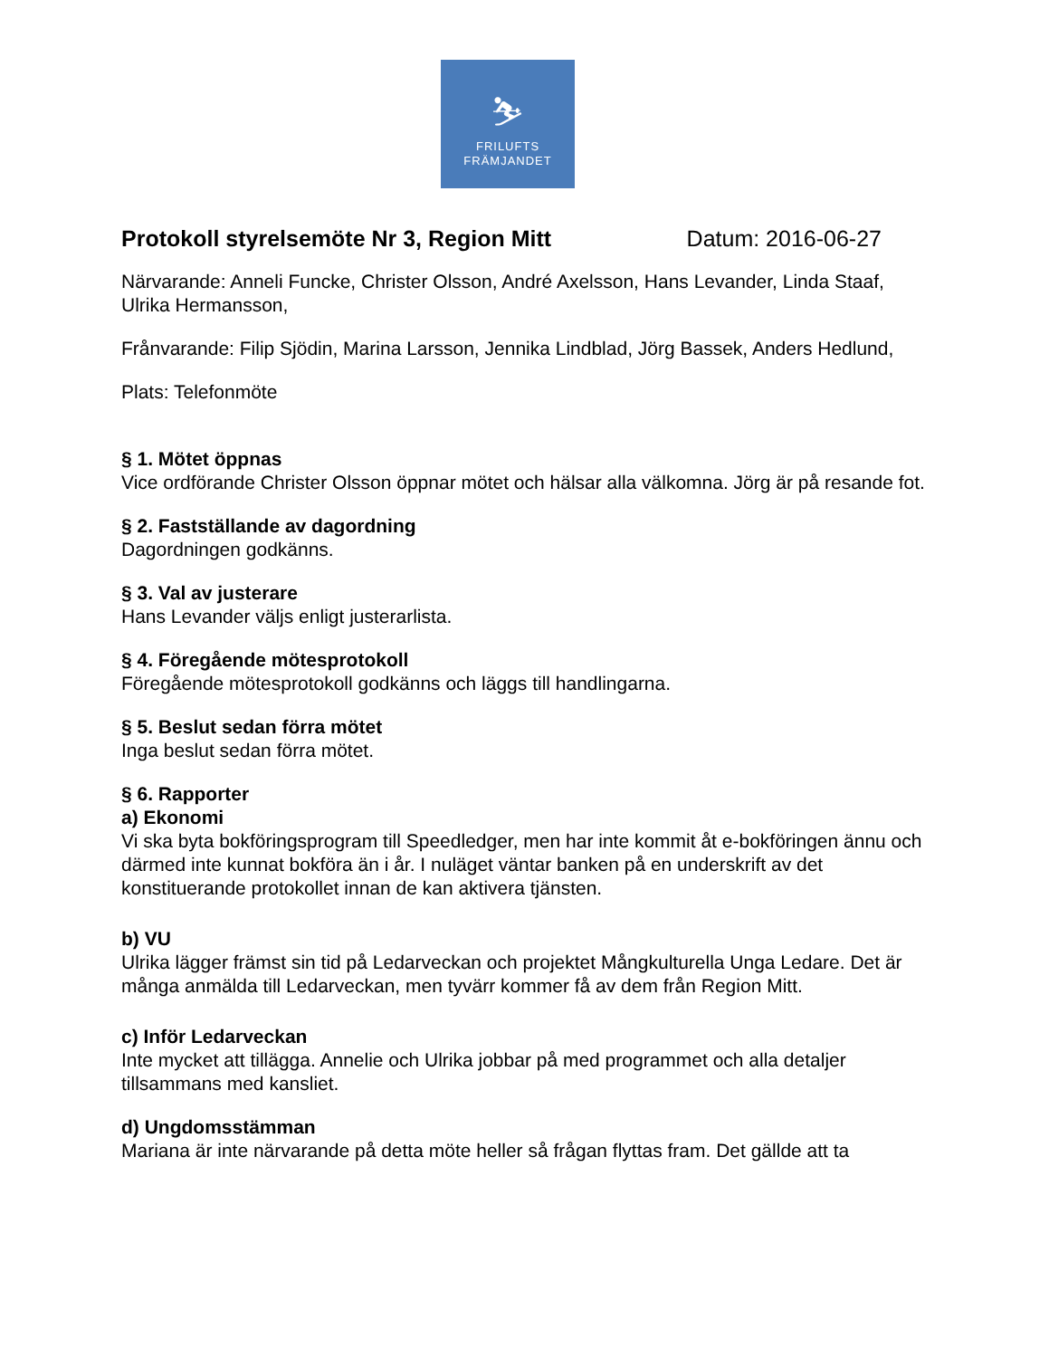⛷
FRILUFTS
FRÄMJANDET
Protokoll styrelsemöte Nr 3, Region Mitt Datum: 2016-06-27
Närvarande: Anneli Funcke, Christer Olsson, André Axelsson, Hans Levander, Linda Staaf, Ulrika Hermansson,
Frånvarande: Filip Sjödin, Marina Larsson, Jennika Lindblad, Jörg Bassek, Anders Hedlund,
Plats: Telefonmöte
§ 1. Mötet öppnas
Vice ordförande Christer Olsson öppnar mötet och hälsar alla välkomna. Jörg är på resande fot.
§ 2. Fastställande av dagordning
Dagordningen godkänns.
§ 3. Val av justerare
Hans Levander väljs enligt justerarlista.
§ 4. Föregående mötesprotokoll
Föregående mötesprotokoll godkänns och läggs till handlingarna.
§ 5. Beslut sedan förra mötet
Inga beslut sedan förra mötet.
§ 6. Rapporter
a) Ekonomi
Vi ska byta bokföringsprogram till Speedledger, men har inte kommit åt e-bokföringen ännu och därmed inte kunnat bokföra än i år. I nuläget väntar banken på en underskrift av det konstituerande protokollet innan de kan aktivera tjänsten.
b) VU
Ulrika lägger främst sin tid på Ledarveckan och projektet Mångkulturella Unga Ledare. Det är många anmälda till Ledarveckan, men tyvärr kommer få av dem från Region Mitt.
c) Inför Ledarveckan
Inte mycket att tillägga. Annelie och Ulrika jobbar på med programmet och alla detaljer tillsammans med kansliet.
d) Ungdomsstämman
Mariana är inte närvarande på detta möte heller så frågan flyttas fram. Det gällde att ta